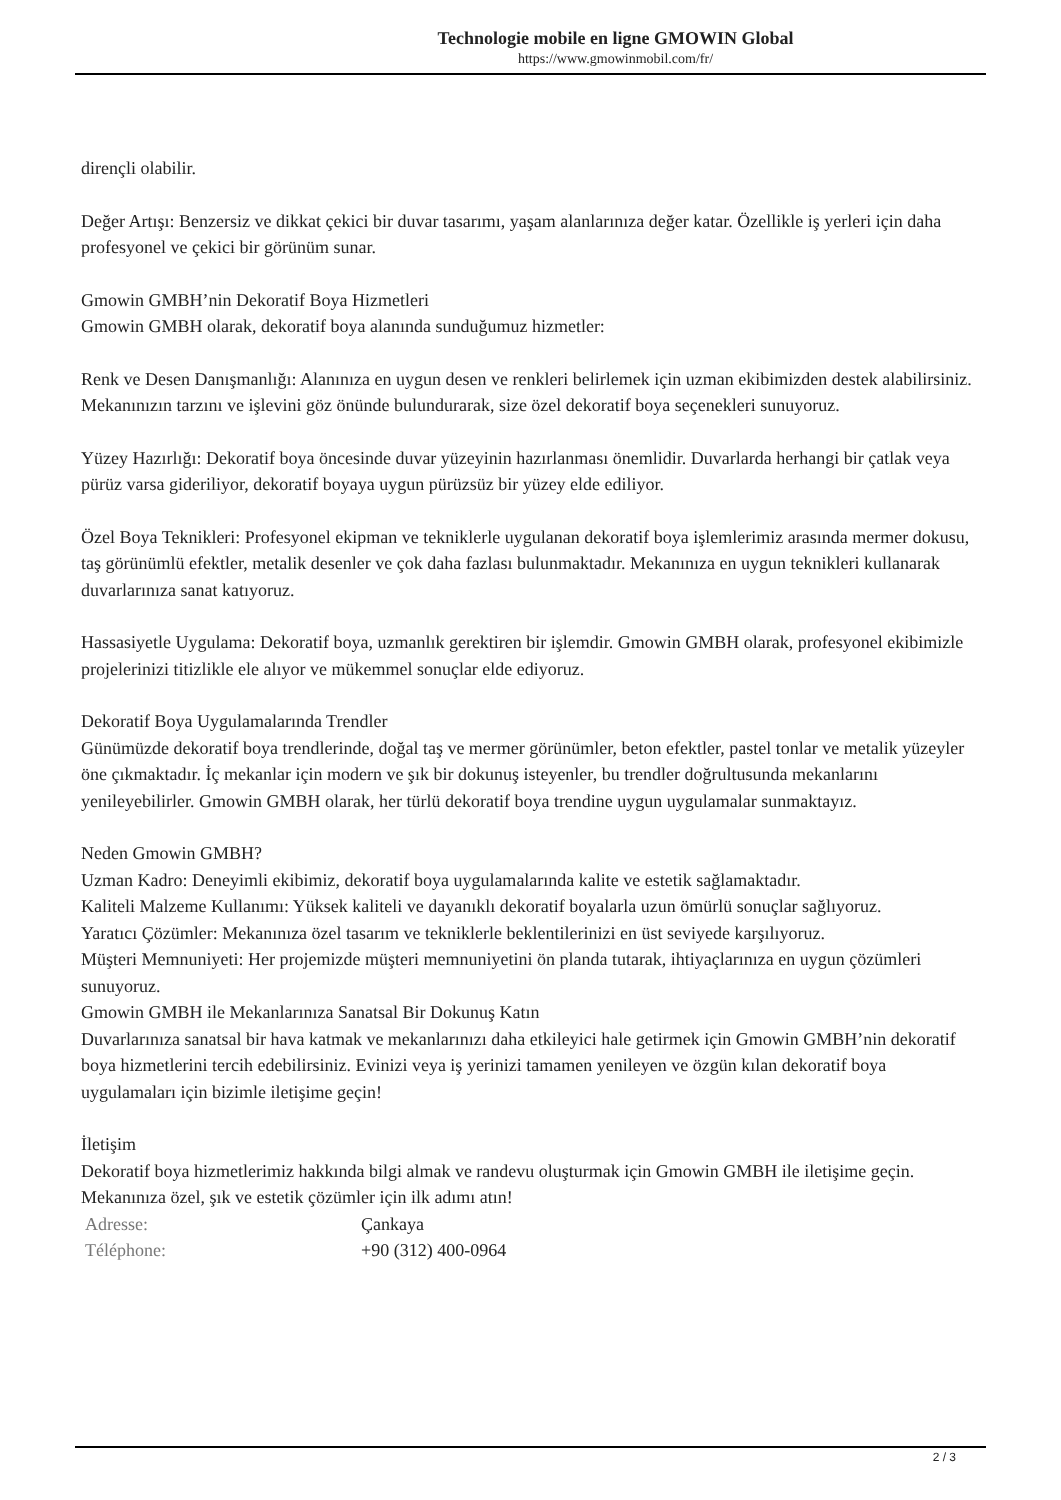Technologie mobile en ligne GMOWIN Global
https://www.gmowinmobil.com/fr/
dirençli olabilir.
Değer Artışı: Benzersiz ve dikkat çekici bir duvar tasarımı, yaşam alanlarınıza değer katar. Özellikle iş yerleri için daha profesyonel ve çekici bir görünüm sunar.
Gmowin GMBH’nin Dekoratif Boya Hizmetleri
Gmowin GMBH olarak, dekoratif boya alanında sunduğumuz hizmetler:
Renk ve Desen Danışmanlığı: Alanınıza en uygun desen ve renkleri belirlemek için uzman ekibimizden destek alabilirsiniz. Mekanınızın tarzını ve işlevini göz önünde bulundurarak, size özel dekoratif boya seçenekleri sunuyoruz.
Yüzey Hazırlığı: Dekoratif boya öncesinde duvar yüzeyinin hazırlanması önemlidir. Duvarlarda herhangi bir çatlak veya pürüz varsa gideriliyor, dekoratif boyaya uygun pürüzsüz bir yüzey elde ediliyor.
Özel Boya Teknikleri: Profesyonel ekipman ve tekniklerle uygulanan dekoratif boya işlemlerimiz arasında mermer dokusu, taş görünümlü efektler, metalik desenler ve çok daha fazlası bulunmaktadır. Mekanınıza en uygun teknikleri kullanarak duvarlarınıza sanat katıyoruz.
Hassasiyetle Uygulama: Dekoratif boya, uzmanlık gerektiren bir işlemdir. Gmowin GMBH olarak, profesyonel ekibimizle projelerinizi titizlikle ele alıyor ve mükemmel sonuçlar elde ediyoruz.
Dekoratif Boya Uygulamalarında Trendler
Günümüzde dekoratif boya trendlerinde, doğal taş ve mermer görünümler, beton efektler, pastel tonlar ve metalik yüzeyler öne çıkmaktadır. İç mekanlar için modern ve şık bir dokunuş isteyenler, bu trendler doğrultusunda mekanlarını yenileyebilirler. Gmowin GMBH olarak, her türlü dekoratif boya trendine uygun uygulamalar sunmaktayız.
Neden Gmowin GMBH?
Uzman Kadro: Deneyimli ekibimiz, dekoratif boya uygulamalarında kalite ve estetik sağlamaktadır.
Kaliteli Malzeme Kullanımı: Yüksek kaliteli ve dayanıklı dekoratif boyalarla uzun ömürlü sonuçlar sağlıyoruz.
Yaratıcı Çözümler: Mekanınıza özel tasarım ve tekniklerle beklentilerinizi en üst seviyede karşılıyoruz.
Müşteri Memnuniyeti: Her projemizde müşteri memnuniyetini ön planda tutarak, ihtiyaçlarınıza en uygun çözümleri sunuyoruz.
Gmowin GMBH ile Mekanlarınıza Sanatsal Bir Dokunuş Katın
Duvarlarınıza sanatsal bir hava katmak ve mekanlarınızı daha etkileyici hale getirmek için Gmowin GMBH’nin dekoratif boya hizmetlerini tercih edebilirsiniz. Evinizi veya iş yerinizi tamamen yenileyen ve özgün kılan dekoratif boya uygulamaları için bizimle iletişime geçin!
İletişim
Dekoratif boya hizmetlerimiz hakkında bilgi almak ve randevu oluşturmak için Gmowin GMBH ile iletişime geçin. Mekanınıza özel, şık ve estetik çözümler için ilk adımı atın!
| Adresse: | Çankaya |
| Téléphone: | +90 (312) 400-0964 |
2 / 3